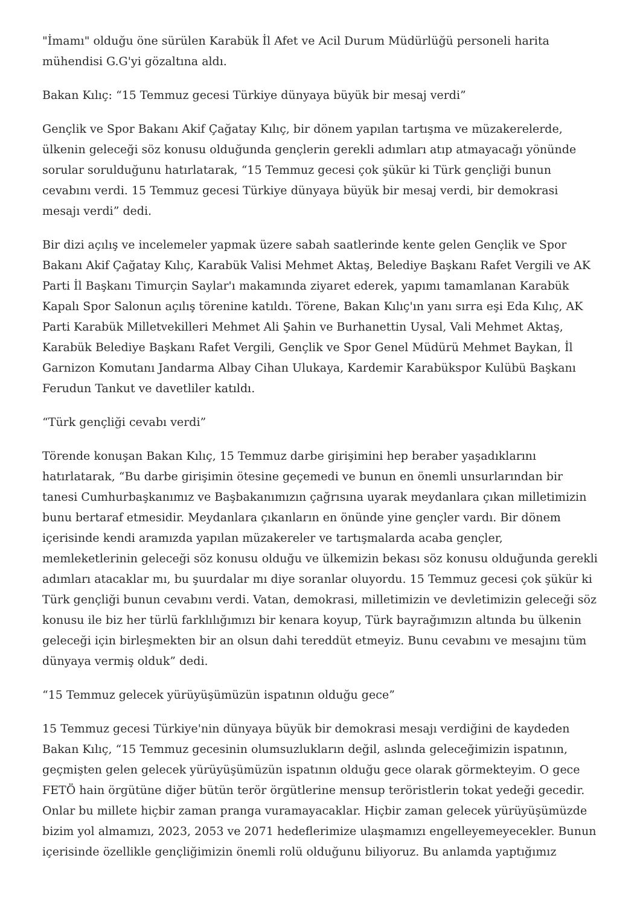"İmamı" olduğu öne sürülen Karabük İl Afet ve Acil Durum Müdürlüğü personeli harita mühendisi G.G'yi gözaltına aldı.
Bakan Kılıç: “15 Temmuz gecesi Türkiye dünyaya büyük bir mesaj verdi”
Gençlik ve Spor Bakanı Akif Çağatay Kılıç, bir dönem yapılan tartışma ve müzakerelerde, ülkenin geleceği söz konusu olduğunda gençlerin gerekli adımları atıp atmayacağı yönünde sorular sorulduğunu hatırlatarak, “15 Temmuz gecesi çok şükür ki Türk gençliği bunun cevabını verdi. 15 Temmuz gecesi Türkiye dünyaya büyük bir mesaj verdi, bir demokrasi mesajı verdi” dedi.
Bir dizi açılış ve incelemeler yapmak üzere sabah saatlerinde kente gelen Gençlik ve Spor Bakanı Akif Çağatay Kılıç, Karabük Valisi Mehmet Aktaş, Belediye Başkanı Rafet Vergili ve AK Parti İl Başkanı Timurçin Saylar'ı makamında ziyaret ederek, yapımı tamamlanan Karabük Kapalı Spor Salonun açılış törenine katıldı. Törene, Bakan Kılıç'ın yanı sırra eşi Eda Kılıç, AK Parti Karabük Milletvekilleri Mehmet Ali Şahin ve Burhanettin Uysal, Vali Mehmet Aktaş, Karabük Belediye Başkanı Rafet Vergili, Gençlik ve Spor Genel Müdürü Mehmet Baykan, İl Garnizon Komutanı Jandarma Albay Cihan Ulukaya, Kardemir Karabükspor Kulübü Başkanı Ferudun Tankut ve davetliler katıldı.
“Türk gençliği cevabı verdi”
Törende konuşan Bakan Kılıç, 15 Temmuz darbe girişimini hep beraber yaşadıklarını hatırlatarak, “Bu darbe girişimin ötesine geçemedi ve bunun en önemli unsurlarından bir tanesi Cumhurbaşkanımız ve Başbakanımızın çağrısına uyarak meydanlara çıkan milletimizin bunu bertaraf etmesidir. Meydanlara çıkanların en önünde yine gençler vardı. Bir dönem içerisinde kendi aramızda yapılan müzakereler ve tartışmalarda acaba gençler, memleketlerinin geleceği söz konusu olduğu ve ülkemizin bekası söz konusu olduğunda gerekli adımları atacaklar mı, bu şuurdalar mı diye soranlar oluyordu. 15 Temmuz gecesi çok şükür ki Türk gençliği bunun cevabını verdi. Vatan, demokrasi, milletimizin ve devletimizin geleceği söz konusu ile biz her türlü farklılığımızı bir kenara koyup, Türk bayrağımızın altında bu ülkenin geleceği için birleşmekten bir an olsun dahi tereddüt etmeyiz. Bunu cevabını ve mesajını tüm dünyaya vermiş olduk” dedi.
“15 Temmuz gelecek yürüyüşümüzün ispatının olduğu gece”
15 Temmuz gecesi Türkiye'nin dünyaya büyük bir demokrasi mesajı verdiğini de kaydeden Bakan Kılıç, “15 Temmuz gecesinin olumsuzlukların değil, aslında geleceğimizin ispatının, geçmişten gelen gelecek yürüyüşümüzün ispatının olduğu gece olarak görmekteyim. O gece FETÖ hain örgütüne diğer bütün terör örgütlerine mensup teröristlerin tokat yedeği gecedir. Onlar bu millete hiçbir zaman pranga vuramayacaklar. Hiçbir zaman gelecek yürüyüşümüzde bizim yol almamızı, 2023, 2053 ve 2071 hedeflerimize ulaşmamızı engelleyemeyecekler. Bunun içerisinde özellikle gençliğimizin önemli rolü olduğunu biliyoruz. Bu anlamda yaptığımız